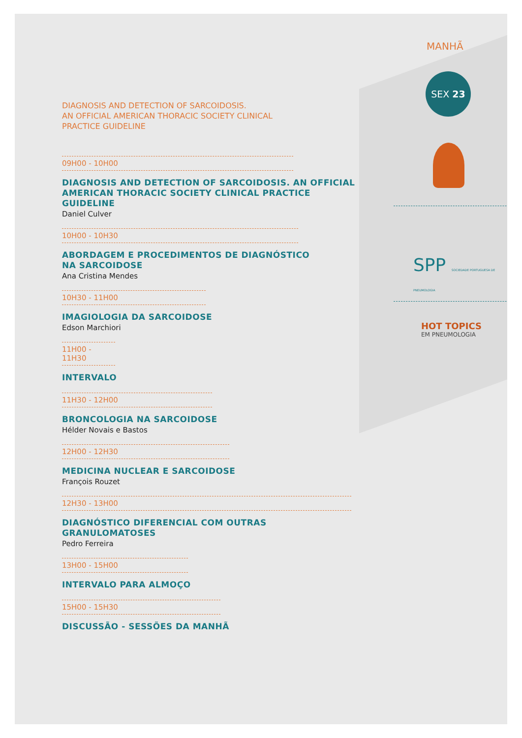DIAGNOSIS AND DETECTION OF SARCOIDOSIS.
AN OFFICIAL AMERICAN THORACIC SOCIETY CLINICAL
PRACTICE GUIDELINE
09H00 - 10H00
DIAGNOSIS AND DETECTION OF SARCOIDOSIS. AN OFFICIAL AMERICAN THORACIC SOCIETY CLINICAL PRACTICE GUIDELINE
Daniel Culver
10H00 - 10H30
ABORDAGEM E PROCEDIMENTOS DE DIAGNÓSTICO
NA SARCOIDOSE
Ana Cristina Mendes
10H30 - 11H00
IMAGIOLOGIA DA SARCOIDOSE
Edson Marchiori
11H00 - 11H30
INTERVALO
11H30 - 12H00
BRONCOLOGIA NA SARCOIDOSE
Hélder Novais e Bastos
12H00 - 12H30
MEDICINA NUCLEAR E SARCOIDOSE
François Rouzet
12H30 - 13H00
DIAGNÓSTICO DIFERENCIAL COM OUTRAS GRANULOMATOSES
Pedro Ferreira
13H00 - 15H00
INTERVALO PARA ALMOÇO
15H00 - 15H30
DISCUSSÃO - SESSÕES DA MANHÃ
MANHÃ
SEX 23
SPP SOCIEDADE PORTUGUESA DE PNEUMOLOGIA
HOT TOPICS
EM PNEUMOLOGIA